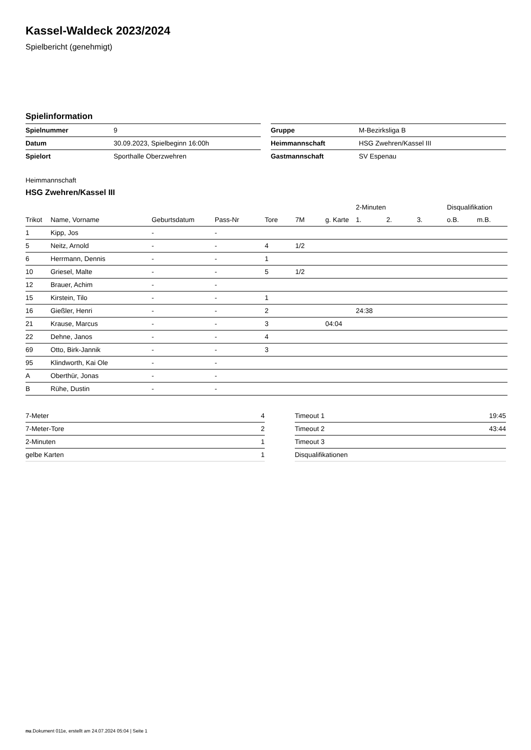Kassel-Waldeck 2023/2024
Spielbericht (genehmigt)
Spielinformation
| Spielnummer | 9 |
| Datum | 30.09.2023, Spielbeginn 16:00h |
| Spielort | Sporthalle Oberzwehren |
| Gruppe | M-Bezirksliga B |
| Heimmannschaft | HSG Zwehren/Kassel III |
| Gastmannschaft | SV Espenau |
Heimmannschaft
HSG Zwehren/Kassel III
| | | | | | | | 2-Minuten | | | Disqualifikation | |
| --- | --- | --- | --- | --- | --- | --- | --- | --- | --- | --- | --- |
| Trikot | Name, Vorname | Geburtsdatum | Pass-Nr | Tore | 7M | g. Karte | 1. | 2. | 3. | o.B. | m.B. |
| 1 | Kipp, Jos | - | - | | | | | | | | |
| 5 | Neitz, Arnold | - | - | 4 | 1/2 | | | | | | |
| 6 | Herrmann, Dennis | - | - | 1 | | | | | | | |
| 10 | Griesel, Malte | - | - | 5 | 1/2 | | | | | | |
| 12 | Brauer, Achim | - | - | | | | | | | | |
| 15 | Kirstein, Tilo | - | - | 1 | | | | | | | |
| 16 | Gießler, Henri | - | - | 2 | | | 24:38 | | | | |
| 21 | Krause, Marcus | - | - | 3 | | 04:04 | | | | | |
| 22 | Dehne, Janos | - | - | 4 | | | | | | | |
| 69 | Otto, Birk-Jannik | - | - | 3 | | | | | | | |
| 95 | Klindworth, Kai Ole | - | - | | | | | | | | |
| A | Oberthür, Jonas | - | - | | | | | | | | |
| B | Rühe, Dustin | - | - | | | | | | | | |
| 7-Meter | 4 |
| 7-Meter-Tore | 2 |
| 2-Minuten | 1 |
| gelbe Karten | 1 |
| Timeout 1 | 19:45 |
| Timeout 2 | 43:44 |
| Timeout 3 | |
| Disqualifikationen | |
nu.Dokument 011e, erstellt am 24.07.2024 05:04 | Seite 1